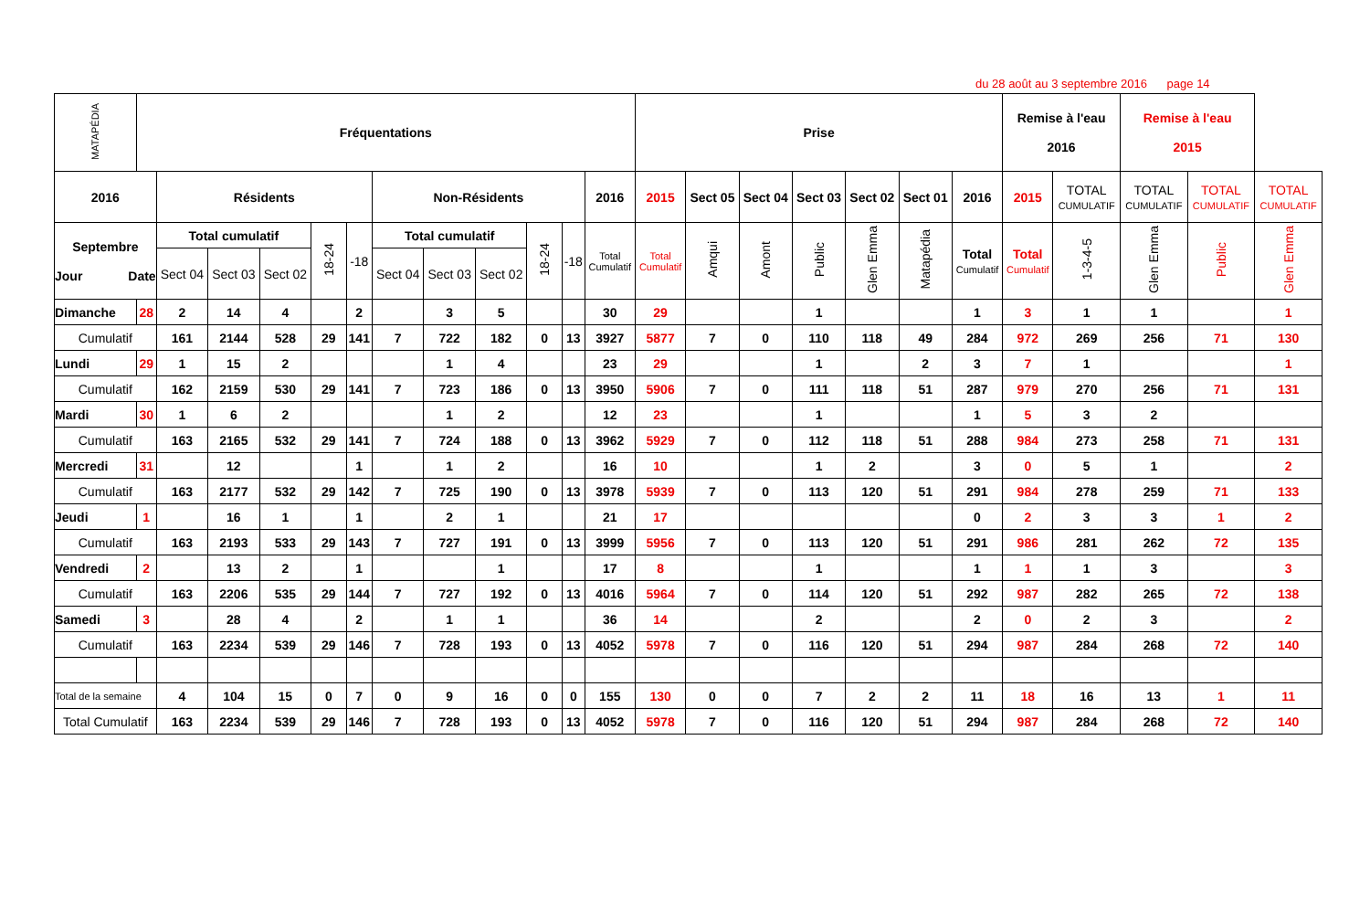du 28 août au 3 septembre 2016 page 14
| MATAPÉDIA | Fréquentations | | | | | | | | | | | | Prise | | | | | | | Remise à l'eau 2016 | | Remise à l'eau 2015 | | |
| --- | --- | --- | --- | --- | --- | --- | --- | --- | --- | --- | --- | --- | --- | --- | --- | --- | --- | --- | --- | --- | --- | --- | --- | --- |
| 2016 | | Résidents | | | | | Non-Résidents | | | | | 2016 | 2015 | Sect 05 | Sect 04 | Sect 03 | Sect 02 | Sect 01 | 2016 | 2015 | TOTAL CUMULATIF | TOTAL CUMULATIF | TOTAL CUMULATIF | TOTAL CUMULATIF |
| Septembre Jour Date | | Total cumulatif | | | 18-24 | -18 | Total cumulatif | | | 18-24 | -18 | Total Cumulatif | Total Cumulatif | Amqui | Amont | Public | Glen Emma | Matapédia | Total Cumulatif | Total Cumulatif | 1-3-4-5 | Glen Emma | Public | Glen Emma |
| | | Sect 04 | Sect 03 | Sect 02 | | | Sect 04 | Sect 03 | Sect 02 | | | | | | | | | | | | | | | |
| Dimanche | 28 | 2 | 14 | 4 | | 2 | | 3 | 5 | | | 30 | 29 | | | 1 | | | 1 | 3 | 1 | 1 | | 1 |
| Cumulatif | | 161 | 2144 | 528 | 29 | 141 | 7 | 722 | 182 | 0 | 13 | 3927 | 5877 | 7 | 0 | 110 | 118 | 49 | 284 | 972 | 269 | 256 | 71 | 130 |
| Lundi | 29 | 1 | 15 | 2 | | | | 1 | 4 | | | 23 | 29 | | | 1 | | 2 | 3 | 7 | 1 | | | 1 |
| Cumulatif | | 162 | 2159 | 530 | 29 | 141 | 7 | 723 | 186 | 0 | 13 | 3950 | 5906 | 7 | 0 | 111 | 118 | 51 | 287 | 979 | 270 | 256 | 71 | 131 |
| Mardi | 30 | 1 | 6 | 2 | | | | 1 | 2 | | | 12 | 23 | | | 1 | | | 1 | 5 | 3 | 2 | | |
| Cumulatif | | 163 | 2165 | 532 | 29 | 141 | 7 | 724 | 188 | 0 | 13 | 3962 | 5929 | 7 | 0 | 112 | 118 | 51 | 288 | 984 | 273 | 258 | 71 | 131 |
| Mercredi | 31 | | 12 | | | 1 | | 1 | 2 | | | 16 | 10 | | | 1 | 2 | | 3 | 0 | 5 | 1 | | 2 |
| Cumulatif | | 163 | 2177 | 532 | 29 | 142 | 7 | 725 | 190 | 0 | 13 | 3978 | 5939 | 7 | 0 | 113 | 120 | 51 | 291 | 984 | 278 | 259 | 71 | 133 |
| Jeudi | 1 | | 16 | 1 | | 1 | | 2 | 1 | | | 21 | 17 | | | | | | 0 | 2 | 3 | 3 | 1 | 2 |
| Cumulatif | | 163 | 2193 | 533 | 29 | 143 | 7 | 727 | 191 | 0 | 13 | 3999 | 5956 | 7 | 0 | 113 | 120 | 51 | 291 | 986 | 281 | 262 | 72 | 135 |
| Vendredi | 2 | | 13 | 2 | | 1 | | | 1 | | | 17 | 8 | | | 1 | | | 1 | 1 | 1 | 3 | | 3 |
| Cumulatif | | 163 | 2206 | 535 | 29 | 144 | 7 | 727 | 192 | 0 | 13 | 4016 | 5964 | 7 | 0 | 114 | 120 | 51 | 292 | 987 | 282 | 265 | 72 | 138 |
| Samedi | 3 | | 28 | 4 | | 2 | | 1 | 1 | | | 36 | 14 | | | 2 | | | 2 | 0 | 2 | 3 | | 2 |
| Cumulatif | | 163 | 2234 | 539 | 29 | 146 | 7 | 728 | 193 | 0 | 13 | 4052 | 5978 | 7 | 0 | 116 | 120 | 51 | 294 | 987 | 284 | 268 | 72 | 140 |
| Total de la semaine | | 4 | 104 | 15 | 0 | 7 | 0 | 9 | 16 | 0 | 0 | 155 | 130 | 0 | 0 | 7 | 2 | 2 | 11 | 18 | 16 | 13 | 1 | 11 |
| Total Cumulatif | | 163 | 2234 | 539 | 29 | 146 | 7 | 728 | 193 | 0 | 13 | 4052 | 5978 | 7 | 0 | 116 | 120 | 51 | 294 | 987 | 284 | 268 | 72 | 140 |